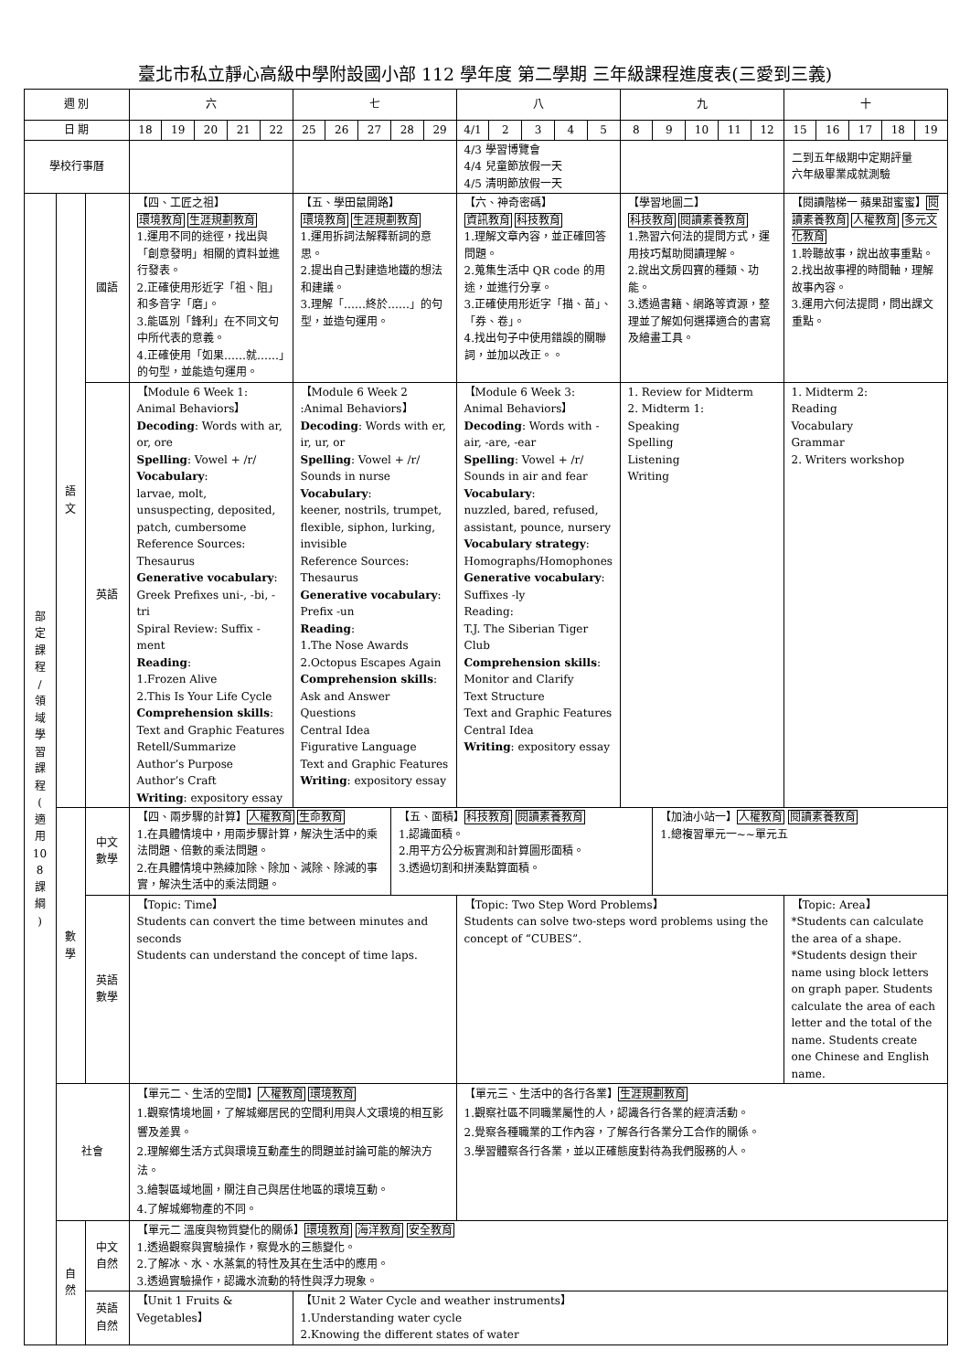臺北市私立靜心高級中學附設國小部 112 學年度 第二學期 三年級課程進度表(三愛到三義)
| 週 別 | | | 六 | | | | | 七 | | | | | 八 | | | | | 九 | | | | | 十 | | | | |
| --- | --- | --- | --- | --- | --- | --- | --- | --- | --- | --- | --- | --- | --- | --- | --- | --- | --- | --- | --- | --- | --- | --- | --- | --- | --- | --- | --- |
| 日 期 | | | 18 | 19 | 20 | 21 | 22 | 25 | 26 | 27 | 28 | 29 | 4/1 | 2 | 3 | 4 | 5 | 8 | 9 | 10 | 11 | 12 | 15 | 16 | 17 | 18 | 19 |
| 學校行事曆 | | | | | | | | | | | | | 4/3 學習博覽會 4/4 兒童節放假一天 4/5 清明節放假一天 | | | | | | | | | | 二到五年級期中定期評量 六年級畢業成就測驗 | | | | |
| 部 定 課 程 / 領 域 學 習 課 程 ( 適 用 10 8 課 綱 ) | 語 文 | 國語 | 【四、工匠之祖】 環境教育 生涯規劃教育 1.運用不同的途徑，找出與「創意發明」相關的資料並進行發表。 2.正確使用形近字「祖、阻」和多音字「磨」。 3.能區別「鋒利」在不同文句中所代表的意義。 4.正確使用「如果……就……」的句型，並能造句運用。 | | | | | 【五、學田鼠開路】 環境教育 生涯規劃教育 1.運用拆詞法解釋新詞的意思。 2.提出自己對建造地鐵的想法和建議。 3.理解「……終於……」的句型，並造句運用。 | | | | | 【六、神奇密碼】 資訊教育 科技教育 1.理解文章內容，並正確回答問題。 2.蒐集生活中 QR code 的用途，並進行分享。 3.正確使用形近字「描、苗」、「券、卷」。 4.找出句子中使用錯誤的關聯詞，並加以改正。。 | | | | | 【學習地圖二】 科技教育 閱讀素養教育 1.熟習六何法的提問方式，運用技巧幫助閱讀理解。 2.說出文房四寶的種類、功能。 3.透過書籍、網路等資源，整理並了解如何選擇適合的書寫及繪畫工具。 | | | | | 【閱讀階梯一 蘋果甜蜜蜜】 閱讀素養教育 人權教育 多元文化教育 1.聆聽故事，說出故事重點。 2.找出故事裡的時間軸，理解故事內容。 3.運用六何法提問，問出課文重點。 | | | | |
| | | 英語 | 【Module 6 Week 1: Animal Behaviors】 Decoding : Words with ar, or, ore Spelling : Vowel + /r/ Vocabulary : larvae, molt, unsuspecting, deposited, patch, cumbersome Reference Sources: Thesaurus Generative vocabulary : Greek Prefixes uni-, -bi, -tri Spiral Review: Suffix -ment Reading : 1.Frozen Alive 2.This Is Your Life Cycle Comprehension skills : Text and Graphic Features Retell/Summarize Author’s Purpose Author’s Craft Writing : expository essay | | | | | 【Module 6 Week 2 :Animal Behaviors】 Decoding : Words with er, ir, ur, or Spelling : Vowel + /r/ Sounds in nurse Vocabulary : keener, nostrils, trumpet, flexible, siphon, lurking, invisible Reference Sources: Thesaurus Generative vocabulary : Prefix -un Reading : 1.The Nose Awards 2.Octopus Escapes Again Comprehension skills : Ask and Answer Questions Central Idea Figurative Language Text and Graphic Features Writing : expository essay | | | | | 【Module 6 Week 3: Animal Behaviors】 Decoding : Words with -air, -are, -ear Spelling : Vowel + /r/ Sounds in air and fear Vocabulary : nuzzled, bared, refused, assistant, pounce, nursery Vocabulary strategy : Homographs/Homophones Generative vocabulary : Suffixes -ly Reading: T.J. The Siberian Tiger Club Comprehension skills : Monitor and Clarify Text Structure Text and Graphic Features Central Idea Writing : expository essay | | | | | 1. Review for Midterm 2. Midterm 1: Speaking Spelling Listening Writing | | | | | 1. Midterm 2: Reading Vocabulary Grammar 2. Writers workshop | | | | |
| | 數 學 | 中文 數學 | 【四、兩步驟的計算】 人權教育 生命教育 1.在具體情境中，用兩步驟計算，解決生活中的乘法問題、倍數的乘法問題。 2.在具體情境中熟練加除、除加、減除、除減的事實，解決生活中的乘法問題。 | | | | | | | | 【五、面積】 科技教育 閱讀素養教育 1.認識面積。 2.用平方公分板實測和計算圖形面積。 3.透過切割和拼湊點算面積。 | | | | | | | | 【加油小站一】 人權教育 閱讀素養教育 1.總複習單元一~~單元五 | | | | | | | | |
| | | 英語 數學 | 【Topic: Time】 Students can convert the time between minutes and seconds Students can understand the concept of time laps. | | | | | | | | | | 【Topic: Two Step Word Problems】 Students can solve two-steps word problems using the concept of “CUBES”. | | | | | | | | | | 【Topic: Area】 *Students can calculate the area of a shape. *Students design their name using block letters on graph paper. Students calculate the area of each letter and the total of the name. Students create one Chinese and English name. | | | | |
| | 社會 | | 【單元二、生活的空間】 人權教育 環境教育 1.觀察情境地圖，了解城鄉居民的空間利用與人文環境的相互影響及差異。 2.理解鄉生活方式與環境互動產生的問題並討論可能的解決方法。 3.繪製區域地圖，關注自己與居住地區的環境互動。 4.了解城鄉物產的不同。 | | | | | | | | | | 【單元三、生活中的各行各業】 生涯規劃教育 1.觀察社區不同職業屬性的人，認識各行各業的經濟活動。 2.覺察各種職業的工作內容，了解各行各業分工合作的關係。 3.學習體察各行各業，並以正確態度對待為我們服務的人。 | | | | | | | | | | | | | | |
| | 自 然 | 中文 自然 | 【單元二 溫度與物質變化的關係】 環境教育 海洋教育 安全教育 1.透過觀察與實驗操作，察覺水的三態變化。 2.了解冰、水、水蒸氣的特性及其在生活中的應用。 3.透過實驗操作，認識水流動的特性與浮力現象。 | | | | | | | | | | | | | | | | | | | | | | | | |
| | | 英語 自然 | 【Unit 1 Fruits & Vegetables】 | | | | | 【Unit 2 Water Cycle and weather instruments】 1.Understanding water cycle 2.Knowing the different states of water | | | | | | | | | | | | | | | | | | | |